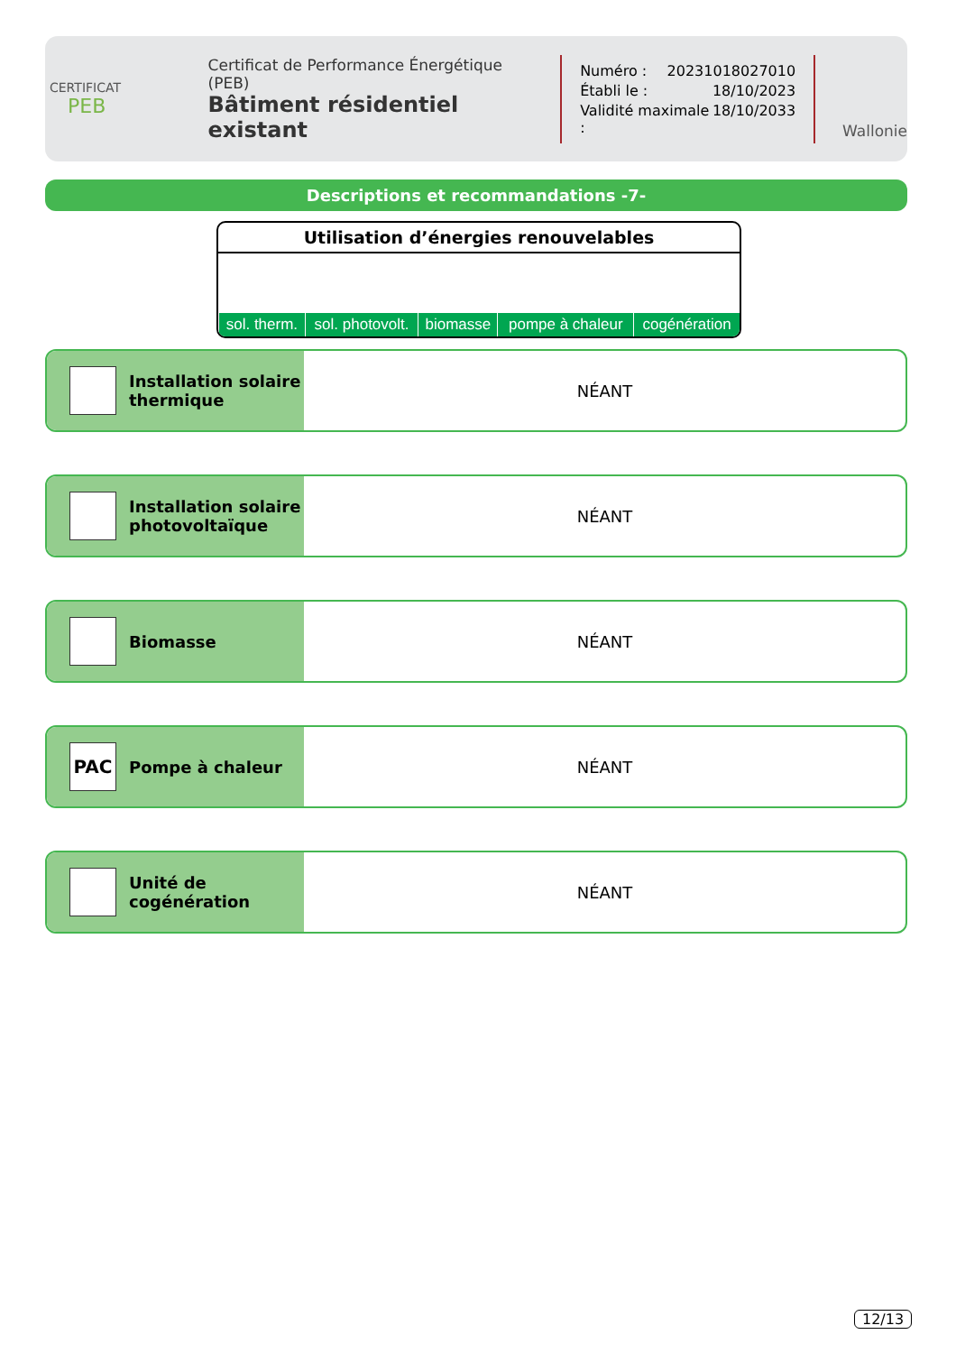CERTIFICAT
PEB
Certificat de Performance Énergétique (PEB)
Bâtiment résidentiel existant
Numéro : 20231018027010
Établi le : 18/10/2023
Validité maximale : 18/10/2033
Wallonie
Descriptions et recommandations -7-
Utilisation d’énergies renouvelables
| sol. therm. | sol. photovolt. | biomasse | pompe à chaleur | cogénération |
Installation solaire thermique
NÉANT
Installation solaire photovoltaïque
NÉANT
Biomasse NÉANT
PAC
Pompe à chaleur
NÉANT
Unité de cogénération NÉANT
12/13